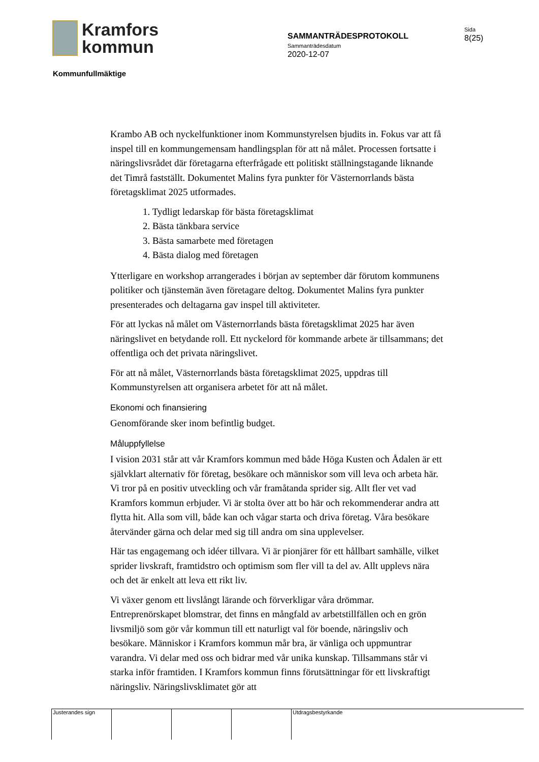Kramfors
kommun
Kommunfullmäktige
SAMMANTRÄDESPROTOKOLL
Sammanträdesdatum
2020-12-07
Sida
8(25)
Krambo AB och nyckelfunktioner inom Kommunstyrelsen bjudits in. Fokus var att få inspel till en kommungemensam handlingsplan för att nå målet. Processen fortsatte i näringslivsrådet där företagarna efterfrågade ett politiskt ställningstagande liknande det Timrå fastställt. Dokumentet Malins fyra punkter för Västernorrlands bästa företagsklimat 2025 utformades.
1. Tydligt ledarskap för bästa företagsklimat
2. Bästa tänkbara service
3. Bästa samarbete med företagen
4. Bästa dialog med företagen
Ytterligare en workshop arrangerades i början av september där förutom kommunens politiker och tjänstemän även företagare deltog. Dokumentet Malins fyra punkter presenterades och deltagarna gav inspel till aktiviteter.
För att lyckas nå målet om Västernorrlands bästa företagsklimat 2025 har även näringslivet en betydande roll. Ett nyckelord för kommande arbete är tillsammans; det offentliga och det privata näringslivet.
För att nå målet, Västernorrlands bästa företagsklimat 2025, uppdras till Kommunstyrelsen att organisera arbetet för att nå målet.
Ekonomi och finansiering
Genomförande sker inom befintlig budget.
Måluppfyllelse
I vision 2031 står att vår Kramfors kommun med både Höga Kusten och Ådalen är ett självklart alternativ för företag, besökare och människor som vill leva och arbeta här. Vi tror på en positiv utveckling och vår framåtanda sprider sig. Allt fler vet vad Kramfors kommun erbjuder. Vi är stolta över att bo här och rekommenderar andra att flytta hit. Alla som vill, både kan och vågar starta och driva företag. Våra besökare återvänder gärna och delar med sig till andra om sina upplevelser.
Här tas engagemang och idéer tillvara. Vi är pionjärer för ett hållbart samhälle, vilket sprider livskraft, framtidstro och optimism som fler vill ta del av. Allt upplevs nära och det är enkelt att leva ett rikt liv.
Vi växer genom ett livslångt lärande och förverkligar våra drömmar. Entreprenörskapet blomstrar, det finns en mångfald av arbetstillfällen och en grön livsmiljö som gör vår kommun till ett naturligt val för boende, näringsliv och besökare. Människor i Kramfors kommun mår bra, är vänliga och uppmuntrar varandra. Vi delar med oss och bidrar med vår unika kunskap. Tillsammans står vi starka inför framtiden. I Kramfors kommun finns förutsättningar för ett livskraftigt näringsliv. Näringslivsklimatet gör att
Justerandes sign Utdragsbestyrkande